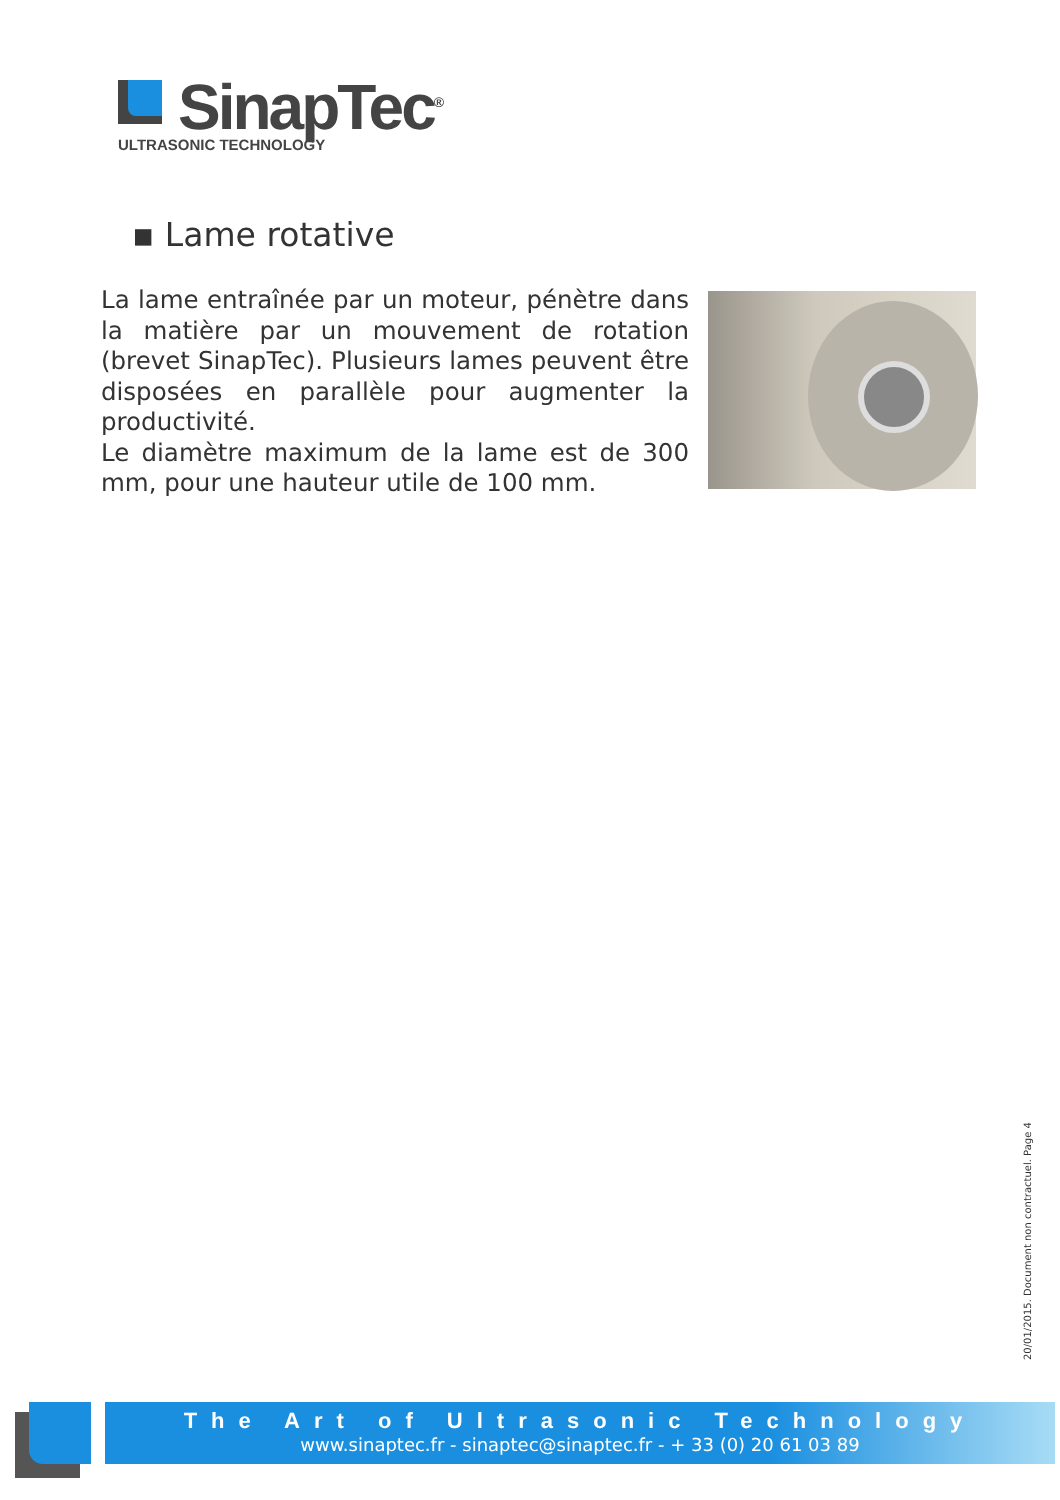SinapTec<sup>®</sup>
ULTRASONIC TECHNOLOGY
▪ Lame rotative
La lame entraînée par un moteur, pénètre dans la matière par un mouvement de rotation (brevet SinapTec). Plusieurs lames peuvent être disposées en parallèle pour augmenter la productivité.
Le diamètre maximum de la lame est de 300 mm, pour une hauteur utile de 100 mm.
20/01/2015. Document non contractuel. Page 4
The Art of Ultrasonic Technology
www.sinaptec.fr - sinaptec@sinaptec.fr - + 33 (0) 20 61 03 89